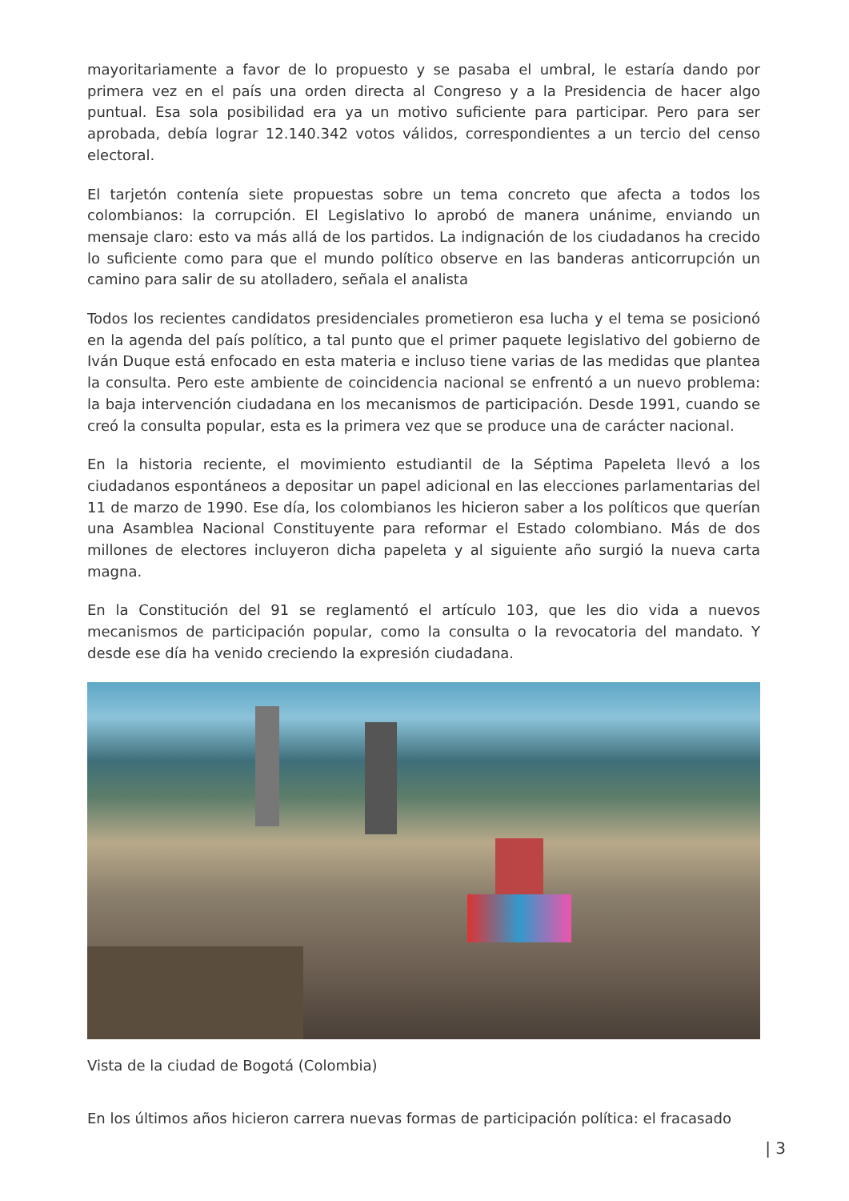mayoritariamente a favor de lo propuesto y se pasaba el umbral, le estaría dando por primera vez en el país una orden directa al Congreso y a la Presidencia de hacer algo puntual. Esa sola posibilidad era ya un motivo suficiente para participar. Pero para ser aprobada, debía lograr 12.140.342 votos válidos, correspondientes a un tercio del censo electoral.
El tarjetón contenía siete propuestas sobre un tema concreto que afecta a todos los colombianos: la corrupción. El Legislativo lo aprobó de manera unánime, enviando un mensaje claro: esto va más allá de los partidos. La indignación de los ciudadanos ha crecido lo suficiente como para que el mundo político observe en las banderas anticorrupción un camino para salir de su atolladero, señala el analista
Todos los recientes candidatos presidenciales prometieron esa lucha y el tema se posicionó en la agenda del país político, a tal punto que el primer paquete legislativo del gobierno de Iván Duque está enfocado en esta materia e incluso tiene varias de las medidas que plantea la consulta. Pero este ambiente de coincidencia nacional se enfrentó a un nuevo problema: la baja intervención ciudadana en los mecanismos de participación. Desde 1991, cuando se creó la consulta popular, esta es la primera vez que se produce una de carácter nacional.
En la historia reciente, el movimiento estudiantil de la Séptima Papeleta llevó a los ciudadanos espontáneos a depositar un papel adicional en las elecciones parlamentarias del 11 de marzo de 1990. Ese día, los colombianos les hicieron saber a los políticos que querían una Asamblea Nacional Constituyente para reformar el Estado colombiano. Más de dos millones de electores incluyeron dicha papeleta y al siguiente año surgió la nueva carta magna.
En la Constitución del 91 se reglamentó el artículo 103, que les dio vida a nuevos mecanismos de participación popular, como la consulta o la revocatoria del mandato. Y desde ese día ha venido creciendo la expresión ciudadana.
Vista de la ciudad de Bogotá (Colombia)
En los últimos años hicieron carrera nuevas formas de participación política: el fracasado
| 3